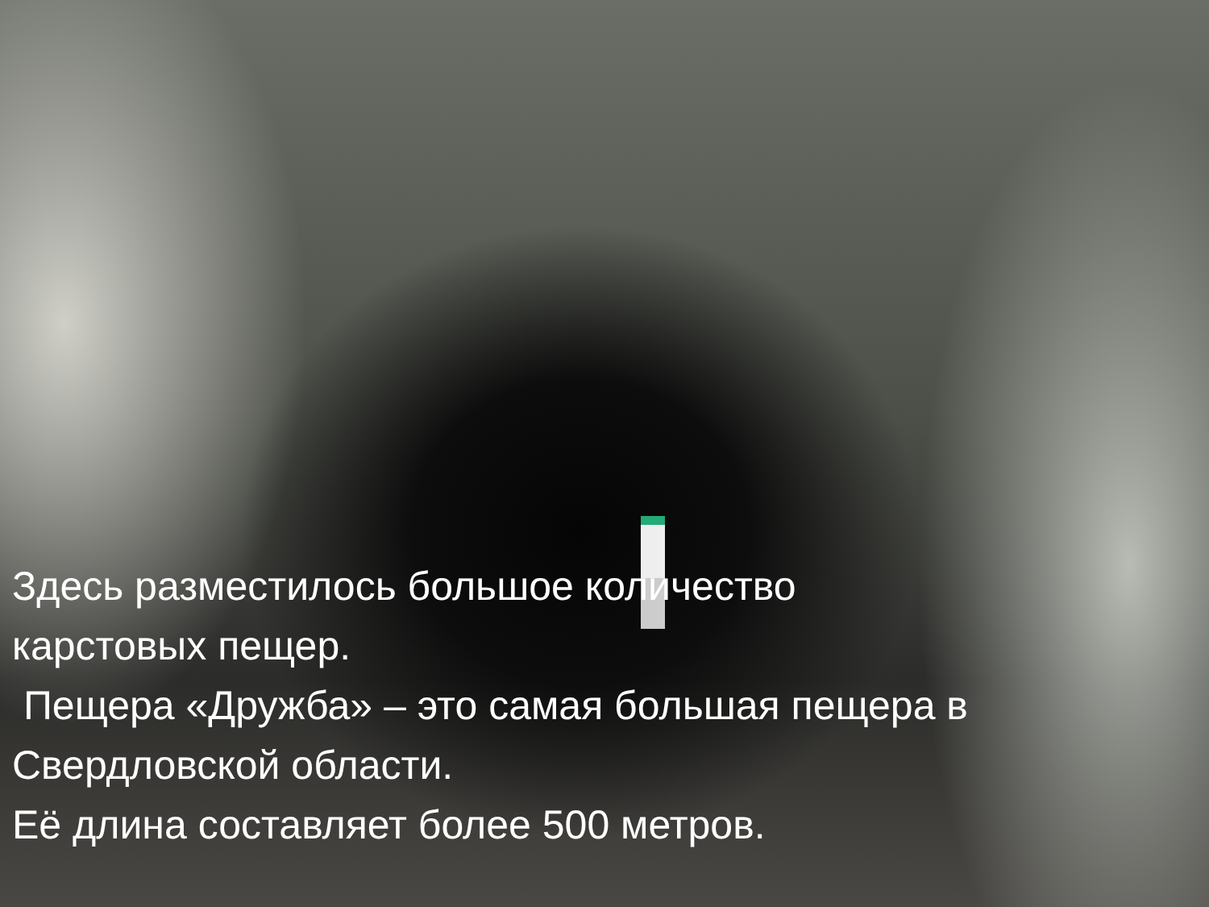Здесь разместилось большое количество карстовых пещер.
Пещера «Дружба» – это самая большая пещера в Свердловской области.
Её длина составляет более 500 метров.